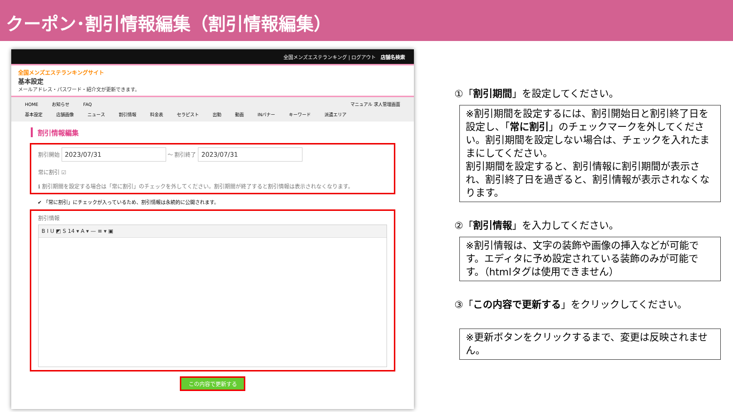クーポン･割引情報編集（割引情報編集）
全国メンズエステランキング | ログアウト 店舗名検索
全国メンズエステランキングサイト
基本設定
メールアドレス・パスワード・紹介文が更新できます。
HOME お知らせ FAQ マニュアル 求人管理画面
基本設定 店舗画像 ニュース 割引情報 料金表 セラピスト 出勤 動画 INバナー キーワード 派遣エリア
割引情報編集
割引開始 2023/07/31 ～ 割引終了 2023/07/31
常に割引 ☑
ℹ 割引期間を設定する場合は「常に割引」のチェックを外してください。割引期間が終了すると割引情報は表示されなくなります。
✔ 「常に割引」にチェックが入っているため、割引情報は永続的に公開されます。
割引情報
B I U ◩ S 14 ▾ A ▾ — ≡ ▾ ▣
この内容で更新する
①「割引期間」を設定してください。
※割引期間を設定するには、割引開始日と割引終了日を設定し、「常に割引」のチェックマークを外してください。割引期間を設定しない場合は、チェックを入れたままにしてください。
割引期間を設定すると、割引情報に割引期間が表示され、割引終了日を過ぎると、割引情報が表示されなくなります。
②「割引情報」を入力してください。
※割引情報は、文字の装飾や画像の挿入などが可能です。エディタに予め設定されている装飾のみが可能です。（htmlタグは使用できません）
③「この内容で更新する」をクリックしてください。
※更新ボタンをクリックするまで、変更は反映されません。